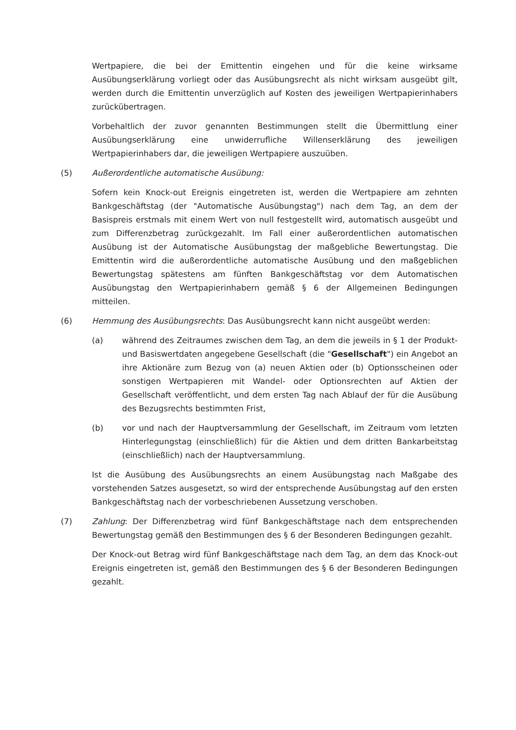Wertpapiere, die bei der Emittentin eingehen und für die keine wirksame Ausübungserklärung vorliegt oder das Ausübungsrecht als nicht wirksam ausgeübt gilt, werden durch die Emittentin unverzüglich auf Kosten des jeweiligen Wertpapierinhabers zurückübertragen.
Vorbehaltlich der zuvor genannten Bestimmungen stellt die Übermittlung einer Ausübungserklärung eine unwiderrufliche Willenserklärung des jeweiligen Wertpapierinhabers dar, die jeweiligen Wertpapiere auszuüben.
(5) Außerordentliche automatische Ausübung:
Sofern kein Knock-out Ereignis eingetreten ist, werden die Wertpapiere am zehnten Bankgeschäftstag (der "Automatische Ausübungstag") nach dem Tag, an dem der Basispreis erstmals mit einem Wert von null festgestellt wird, automatisch ausgeübt und zum Differenzbetrag zurückgezahlt. Im Fall einer außerordentlichen automatischen Ausübung ist der Automatische Ausübungstag der maßgebliche Bewertungstag. Die Emittentin wird die außerordentliche automatische Ausübung und den maßgeblichen Bewertungstag spätestens am fünften Bankgeschäftstag vor dem Automatischen Ausübungstag den Wertpapierinhabern gemäß § 6 der Allgemeinen Bedingungen mitteilen.
(6) Hemmung des Ausübungsrechts: Das Ausübungsrecht kann nicht ausgeübt werden:
(a) während des Zeitraumes zwischen dem Tag, an dem die jeweils in § 1 der Produkt- und Basiswertdaten angegebene Gesellschaft (die "Gesellschaft") ein Angebot an ihre Aktionäre zum Bezug von (a) neuen Aktien oder (b) Optionsscheinen oder sonstigen Wertpapieren mit Wandel- oder Optionsrechten auf Aktien der Gesellschaft veröffentlicht, und dem ersten Tag nach Ablauf der für die Ausübung des Bezugsrechts bestimmten Frist,
(b) vor und nach der Hauptversammlung der Gesellschaft, im Zeitraum vom letzten Hinterlegungstag (einschließlich) für die Aktien und dem dritten Bankarbeitstag (einschließlich) nach der Hauptversammlung.
Ist die Ausübung des Ausübungsrechts an einem Ausübungstag nach Maßgabe des vorstehenden Satzes ausgesetzt, so wird der entsprechende Ausübungstag auf den ersten Bankgeschäftstag nach der vorbeschriebenen Aussetzung verschoben.
(7) Zahlung: Der Differenzbetrag wird fünf Bankgeschäftstage nach dem entsprechenden Bewertungstag gemäß den Bestimmungen des § 6 der Besonderen Bedingungen gezahlt.
Der Knock-out Betrag wird fünf Bankgeschäftstage nach dem Tag, an dem das Knock-out Ereignis eingetreten ist, gemäß den Bestimmungen des § 6 der Besonderen Bedingungen gezahlt.